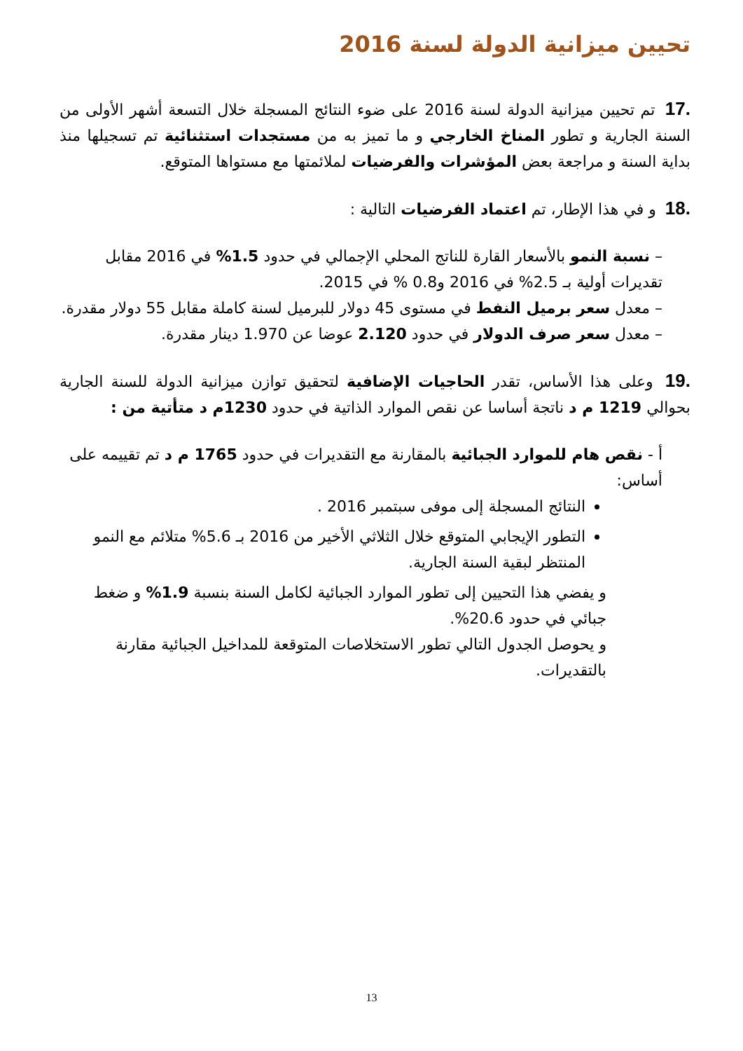تحيين ميزانية الدولة لسنة 2016
.17 تم تحيين ميزانية الدولة لسنة 2016 على ضوء النتائج المسجلة خلال التسعة أشهر الأولى من السنة الجارية و تطور المناخ الخارجي و ما تميز به من مستجدات استثنائية تم تسجيلها منذ بداية السنة و مراجعة بعض المؤشرات والفرضيات لملائمتها مع مستواها المتوقع.
.18 و في هذا الإطار، تم اعتماد الفرضيات التالية :
– نسبة النمو بالأسعار القارة للناتج المحلي الإجمالي في حدود 1.5% في 2016 مقابل تقديرات أولية بـ 2.5% في 2016 و0.8 % في 2015.
– معدل سعر برميل النفط في مستوى 45 دولار للبرميل لسنة كاملة مقابل 55 دولار مقدرة.
– معدل سعر صرف الدولار في حدود 2.120 عوضا عن 1.970 دينار مقدرة.
.19 وعلى هذا الأساس، تقدر الحاجيات الإضافية لتحقيق توازن ميزانية الدولة للسنة الجارية بحوالي 1219 م د ناتجة أساسا عن نقص الموارد الذاتية في حدود 1230م د متأتية من :
أ - نقص هام للموارد الجبائية بالمقارنة مع التقديرات في حدود 1765 م د تم تقييمه على أساس:
النتائج المسجلة إلى موفى سبتمبر 2016 .
التطور الإيجابي المتوقع خلال الثلاثي الأخير من 2016 بـ 5.6% متلائم مع النمو المنتظر لبقية السنة الجارية.
و يفضي هذا التحيين إلى تطور الموارد الجبائية لكامل السنة بنسبة 1.9% و ضغط جبائي في حدود 20.6%.
و يحوصل الجدول التالي تطور الاستخلاصات المتوقعة للمداخيل الجبائية مقارنة بالتقديرات.
13